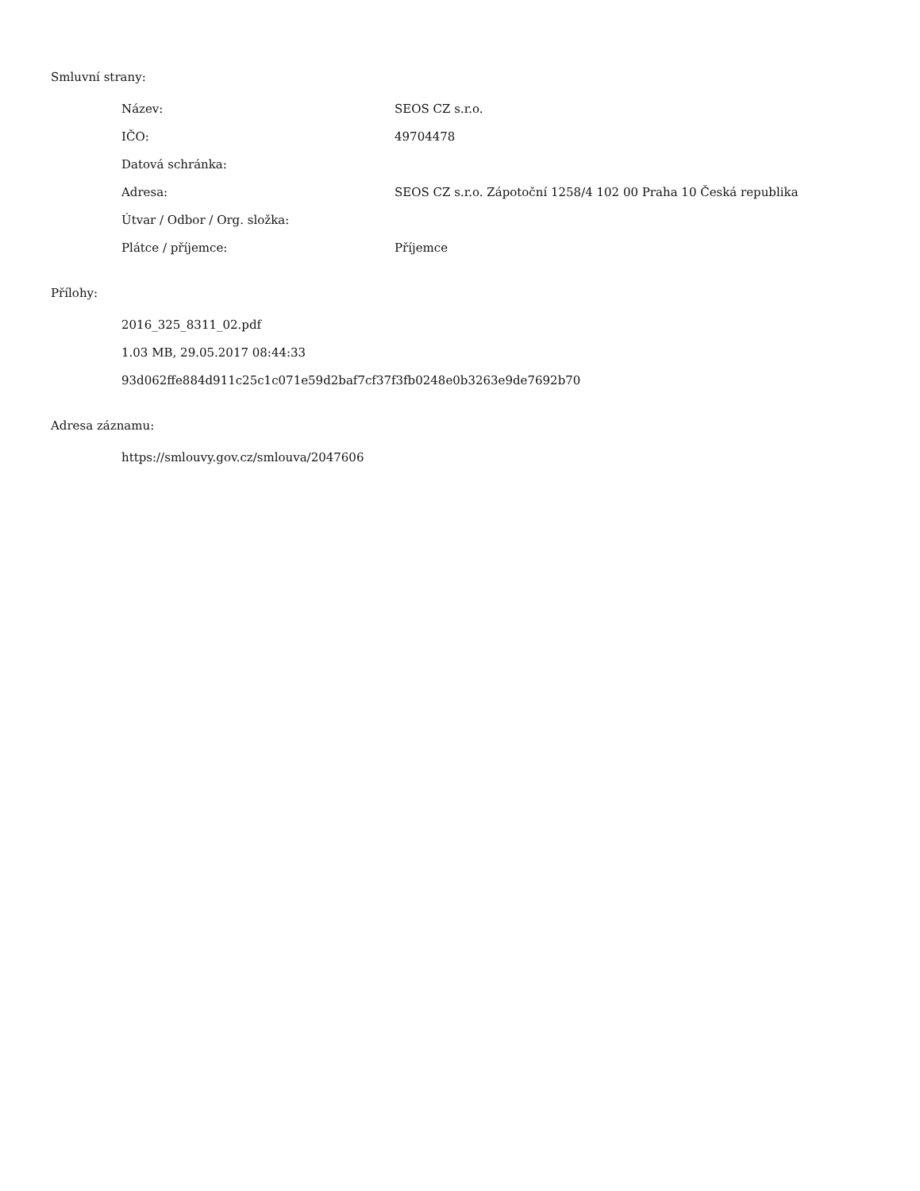Smluvní strany:
Název: SEOS CZ s.r.o.
IČO: 49704478
Datová schránka:
Adresa: SEOS CZ s.r.o. Zápotoční 1258/4 102 00 Praha 10 Česká republika
Útvar / Odbor / Org. složka:
Plátce / příjemce: Příjemce
Přílohy:
2016_325_8311_02.pdf
1.03 MB, 29.05.2017 08:44:33
93d062ffe884d911c25c1c071e59d2baf7cf37f3fb0248e0b3263e9de7692b70
Adresa záznamu:
https://smlouvy.gov.cz/smlouva/2047606